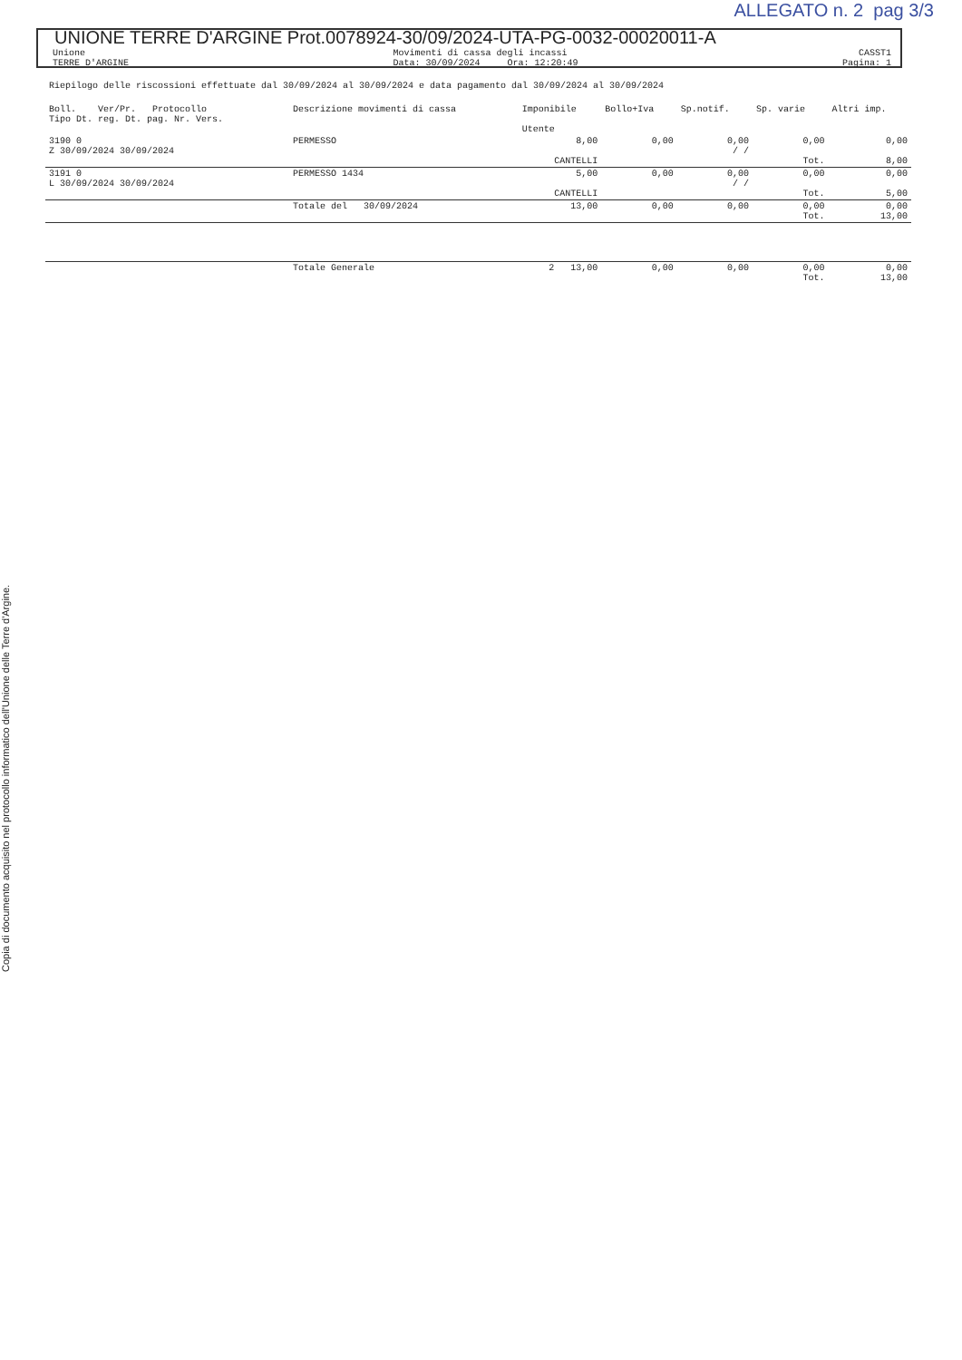Copia di documento acquisito nel protocollo informatico dell'Unione delle Terre d'Argine.
ALLEGATO n. 2 pag 3/3
UNIONE TERRE D'ARGINE Prot.0078924-30/09/2024-UTA-PG-0032-00020011-A
Unione
TERRE D'ARGINE
Movimenti di cassa degli incassi
Data: 30/09/2024 Ora: 12:20:49
CASST1
Pagina: 1
Riepilogo delle riscossioni effettuate dal 30/09/2024 al 30/09/2024 e data pagamento dal 30/09/2024 al 30/09/2024
| Boll. Ver/Pr. Protocollo Tipo Dt. reg. Dt. pag. Nr. Vers. | Descrizione movimenti di cassa | Imponibile Utente | Bollo+Iva | Sp.notif. | Sp. varie | Altri imp. |
| --- | --- | --- | --- | --- | --- | --- |
| 3190 0 Z 30/09/2024 30/09/2024 | PERMESSO | 8,00 CANTELLI | 0,00 | 0,00 / / | 0,00 Tot. | 0,00 8,00 |
| 3191 0 L 30/09/2024 30/09/2024 | PERMESSO 1434 | 5,00 CANTELLI | 0,00 | 0,00 / / | 0,00 Tot. | 0,00 5,00 |
| | Totale del 30/09/2024 | 13,00 | 0,00 | 0,00 | 0,00 Tot. | 0,00 13,00 |
| | Totale Generale | 2 13,00 | 0,00 | 0,00 | 0,00 Tot. | 0,00 13,00 |